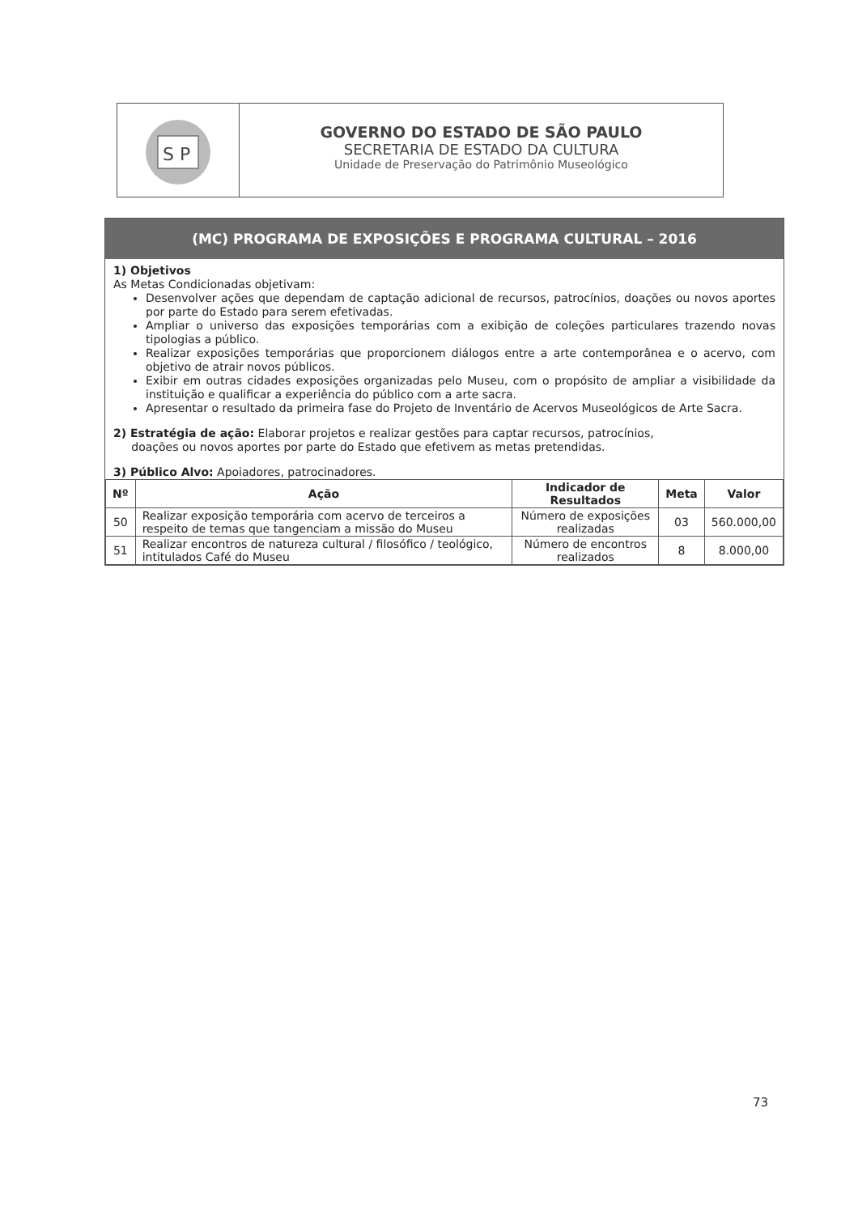S P
GOVERNO DO ESTADO DE SÃO PAULO
SECRETARIA DE ESTADO DA CULTURA
Unidade de Preservação do Patrimônio Museológico
(MC) PROGRAMA DE EXPOSIÇÕES E PROGRAMA CULTURAL – 2016
1) Objetivos
As Metas Condicionadas objetivam:
Desenvolver ações que dependam de captação adicional de recursos, patrocínios, doações ou novos aportes por parte do Estado para serem efetivadas.
Ampliar o universo das exposições temporárias com a exibição de coleções particulares trazendo novas tipologias a público.
Realizar exposições temporárias que proporcionem diálogos entre a arte contemporânea e o acervo, com objetivo de atrair novos públicos.
Exibir em outras cidades exposições organizadas pelo Museu, com o propósito de ampliar a visibilidade da instituição e qualificar a experiência do público com a arte sacra.
Apresentar o resultado da primeira fase do Projeto de Inventário de Acervos Museológicos de Arte Sacra.
2) Estratégia de ação: Elaborar projetos e realizar gestões para captar recursos, patrocínios,
doações ou novos aportes por parte do Estado que efetivem as metas pretendidas.
3) Público Alvo: Apoiadores, patrocinadores.
| Nº | Ação | Indicador de Resultados | Meta | Valor |
| --- | --- | --- | --- | --- |
| 50 | Realizar exposição temporária com acervo de terceiros a respeito de temas que tangenciam a missão do Museu | Número de exposições realizadas | 03 | 560.000,00 |
| 51 | Realizar encontros de natureza cultural / filosófico / teológico, intitulados Café do Museu | Número de encontros realizados | 8 | 8.000,00 |
73